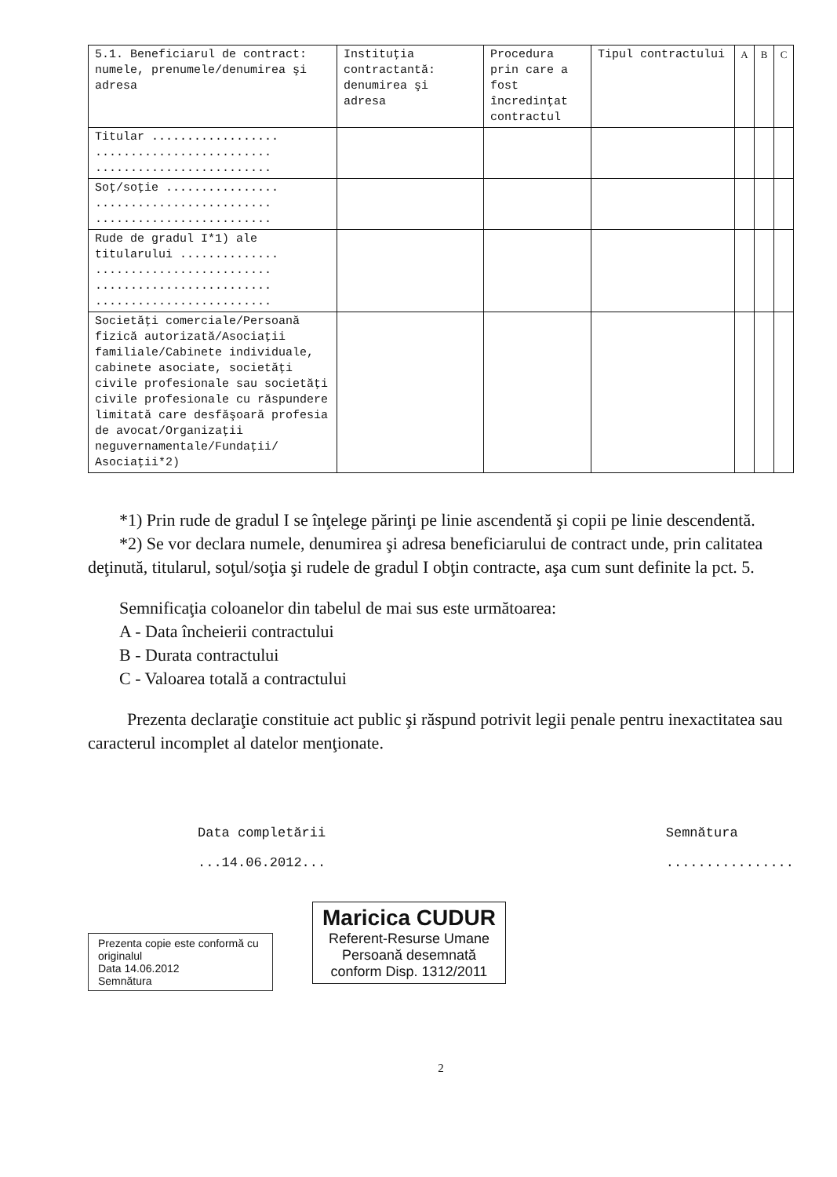| 5.1. Beneficiarul de contract: numele, prenumele/denumirea şi adresa | Instituţia contractantă: denumirea şi adresa | Procedura prin care a fost încredinţat contractul | Tipul contractului | A | B | C |
| --- | --- | --- | --- | --- | --- | --- |
| Titular .................. ......................... ......................... | | | | | | |
| Soţ/soţie ................ ......................... ......................... | | | | | | |
| Rude de gradul I*1) ale titularului .............. ......................... ......................... ......................... | | | | | | |
| Societăţi comerciale/Persoană fizică autorizată/Asociaţii familiale/Cabinete individuale, cabinete asociate, societăţi civile profesionale sau societăţi civile profesionale cu răspundere limitată care desfăşoară profesia de avocat/Organizaţii neguvernamentale/Fundaţii/ Asociaţii*2) | | | | | | |
*1) Prin rude de gradul I se înţelege părinţi pe linie ascendentă şi copii pe linie descendentă.
*2) Se vor declara numele, denumirea şi adresa beneficiarului de contract unde, prin calitatea deţinută, titularul, soţul/soţia şi rudele de gradul I obţin contracte, aşa cum sunt definite la pct. 5.
Semnificaţia coloanelor din tabelul de mai sus este următoarea:
A - Data încheierii contractului
B - Durata contractului
C - Valoarea totală a contractului
Prezenta declaraţie constituie act public şi răspund potrivit legii penale pentru inexactitatea sau caracterul incomplet al datelor menţionate.
Data completării
...14.06.2012...
Semnătura
................
Prezenta copie este conformă cu originalul
Data 14.06.2012
Semnătura
Maricica CUDUR
Referent-Resurse Umane
Persoană desemnată
conform Disp. 1312/2011
2